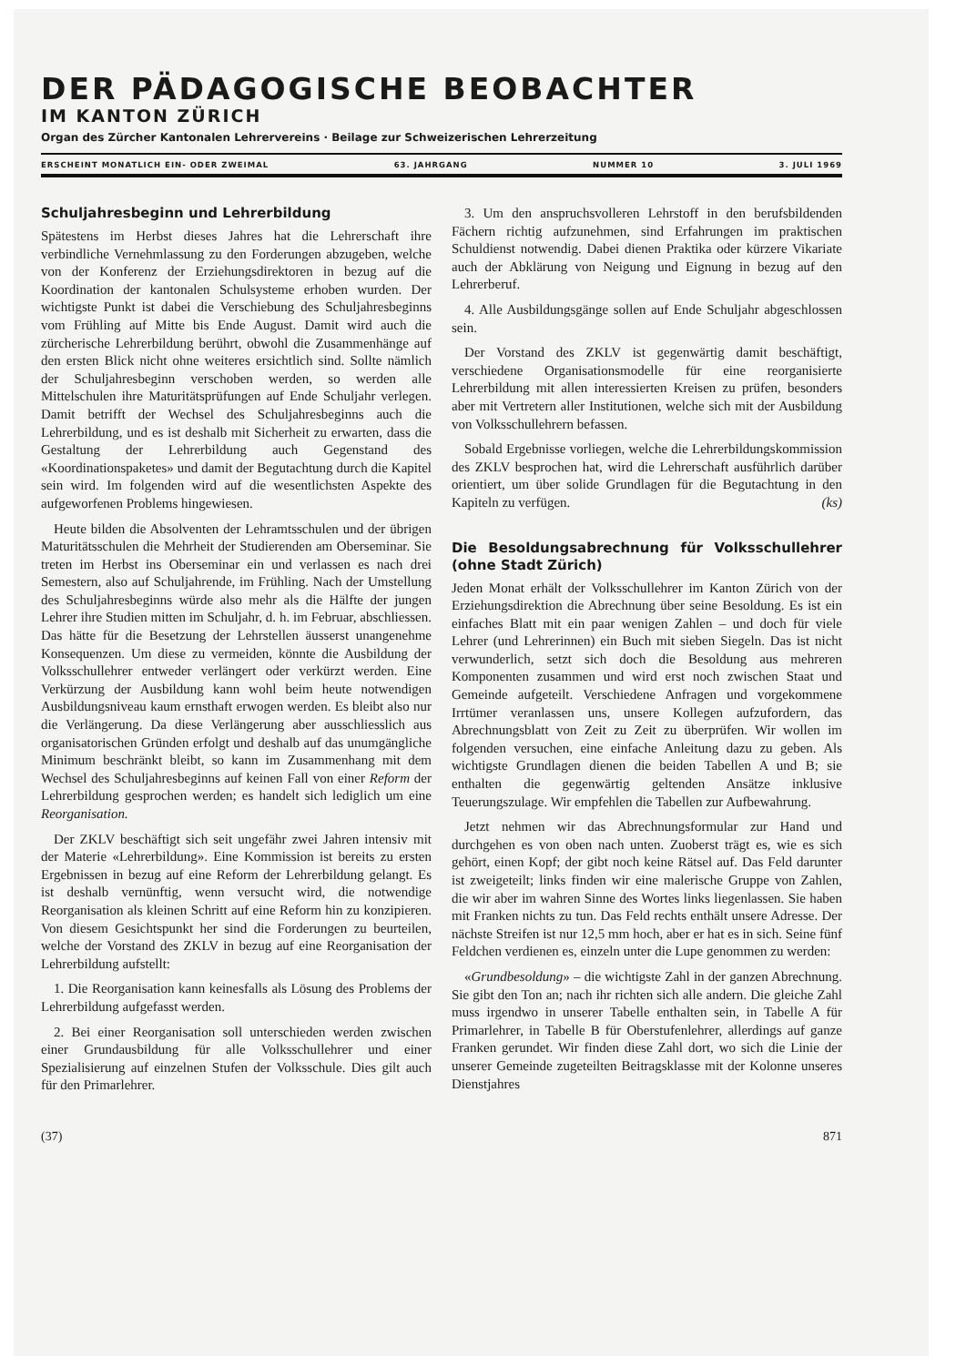DER PÄDAGOGISCHE BEOBACHTER
IM KANTON ZÜRICH
Organ des Zürcher Kantonalen Lehrervereins · Beilage zur Schweizerischen Lehrerzeitung
ERSCHEINT MONATLICH EIN- ODER ZWEIMAL 63. JAHRGANG NUMMER 10 3. JULI 1969
Schuljahresbeginn und Lehrerbildung
Spätestens im Herbst dieses Jahres hat die Lehrerschaft ihre verbindliche Vernehmlassung zu den Forderungen abzugeben, welche von der Konferenz der Erziehungsdirektoren in bezug auf die Koordination der kantonalen Schulsysteme erhoben wurden. Der wichtigste Punkt ist dabei die Verschiebung des Schuljahresbeginns vom Frühling auf Mitte bis Ende August. Damit wird auch die zürcherische Lehrerbildung berührt, obwohl die Zusammenhänge auf den ersten Blick nicht ohne weiteres ersichtlich sind. Sollte nämlich der Schuljahresbeginn verschoben werden, so werden alle Mittelschulen ihre Maturitätsprüfungen auf Ende Schuljahr verlegen. Damit betrifft der Wechsel des Schuljahresbeginns auch die Lehrerbildung, und es ist deshalb mit Sicherheit zu erwarten, dass die Gestaltung der Lehrerbildung auch Gegenstand des «Koordinationspaketes» und damit der Begutachtung durch die Kapitel sein wird. Im folgenden wird auf die wesentlichsten Aspekte des aufgeworfenen Problems hingewiesen.
Heute bilden die Absolventen der Lehramtsschulen und der übrigen Maturitätsschulen die Mehrheit der Studierenden am Oberseminar. Sie treten im Herbst ins Oberseminar ein und verlassen es nach drei Semestern, also auf Schuljahrende, im Frühling. Nach der Umstellung des Schuljahresbeginns würde also mehr als die Hälfte der jungen Lehrer ihre Studien mitten im Schuljahr, d. h. im Februar, abschliessen. Das hätte für die Besetzung der Lehrstellen äusserst unangenehme Konsequenzen. Um diese zu vermeiden, könnte die Ausbildung der Volksschullehrer entweder verlängert oder verkürzt werden. Eine Verkürzung der Ausbildung kann wohl beim heute notwendigen Ausbildungsniveau kaum ernsthaft erwogen werden. Es bleibt also nur die Verlängerung. Da diese Verlängerung aber ausschliesslich aus organisatorischen Gründen erfolgt und deshalb auf das unumgängliche Minimum beschränkt bleibt, so kann im Zusammenhang mit dem Wechsel des Schuljahresbeginns auf keinen Fall von einer Reform der Lehrerbildung gesprochen werden; es handelt sich lediglich um eine Reorganisation.
Der ZKLV beschäftigt sich seit ungefähr zwei Jahren intensiv mit der Materie «Lehrerbildung». Eine Kommission ist bereits zu ersten Ergebnissen in bezug auf eine Reform der Lehrerbildung gelangt. Es ist deshalb vernünftig, wenn versucht wird, die notwendige Reorganisation als kleinen Schritt auf eine Reform hin zu konzipieren. Von diesem Gesichtspunkt her sind die Forderungen zu beurteilen, welche der Vorstand des ZKLV in bezug auf eine Reorganisation der Lehrerbildung aufstellt:
1. Die Reorganisation kann keinesfalls als Lösung des Problems der Lehrerbildung aufgefasst werden.
2. Bei einer Reorganisation soll unterschieden werden zwischen einer Grundausbildung für alle Volksschullehrer und einer Spezialisierung auf einzelnen Stufen der Volksschule. Dies gilt auch für den Primarlehrer.
3. Um den anspruchsvolleren Lehrstoff in den berufsbildenden Fächern richtig aufzunehmen, sind Erfahrungen im praktischen Schuldienst notwendig. Dabei dienen Praktika oder kürzere Vikariate auch der Abklärung von Neigung und Eignung in bezug auf den Lehrerberuf.
4. Alle Ausbildungsgänge sollen auf Ende Schuljahr abgeschlossen sein.
Der Vorstand des ZKLV ist gegenwärtig damit beschäftigt, verschiedene Organisationsmodelle für eine reorganisierte Lehrerbildung mit allen interessierten Kreisen zu prüfen, besonders aber mit Vertretern aller Institutionen, welche sich mit der Ausbildung von Volksschullehrern befassen.
Sobald Ergebnisse vorliegen, welche die Lehrerbildungskommission des ZKLV besprochen hat, wird die Lehrerschaft ausführlich darüber orientiert, um über solide Grundlagen für die Begutachtung in den Kapiteln zu verfügen. (ks)
Die Besoldungsabrechnung für Volksschullehrer (ohne Stadt Zürich)
Jeden Monat erhält der Volksschullehrer im Kanton Zürich von der Erziehungsdirektion die Abrechnung über seine Besoldung. Es ist ein einfaches Blatt mit ein paar wenigen Zahlen – und doch für viele Lehrer (und Lehrerinnen) ein Buch mit sieben Siegeln. Das ist nicht verwunderlich, setzt sich doch die Besoldung aus mehreren Komponenten zusammen und wird erst noch zwischen Staat und Gemeinde aufgeteilt. Verschiedene Anfragen und vorgekommene Irrtümer veranlassen uns, unsere Kollegen aufzufordern, das Abrechnungsblatt von Zeit zu Zeit zu überprüfen. Wir wollen im folgenden versuchen, eine einfache Anleitung dazu zu geben. Als wichtigste Grundlagen dienen die beiden Tabellen A und B; sie enthalten die gegenwärtig geltenden Ansätze inklusive Teuerungszulage. Wir empfehlen die Tabellen zur Aufbewahrung.
Jetzt nehmen wir das Abrechnungsformular zur Hand und durchgehen es von oben nach unten. Zuoberst trägt es, wie es sich gehört, einen Kopf; der gibt noch keine Rätsel auf. Das Feld darunter ist zweigeteilt; links finden wir eine malerische Gruppe von Zahlen, die wir aber im wahren Sinne des Wortes links liegenlassen. Sie haben mit Franken nichts zu tun. Das Feld rechts enthält unsere Adresse. Der nächste Streifen ist nur 12,5 mm hoch, aber er hat es in sich. Seine fünf Feldchen verdienen es, einzeln unter die Lupe genommen zu werden:
«Grundbesoldung» – die wichtigste Zahl in der ganzen Abrechnung. Sie gibt den Ton an; nach ihr richten sich alle andern. Die gleiche Zahl muss irgendwo in unserer Tabelle enthalten sein, in Tabelle A für Primarlehrer, in Tabelle B für Oberstufenlehrer, allerdings auf ganze Franken gerundet. Wir finden diese Zahl dort, wo sich die Linie der unserer Gemeinde zugeteilten Beitragsklasse mit der Kolonne unseres Dienstjahres
(37) 871